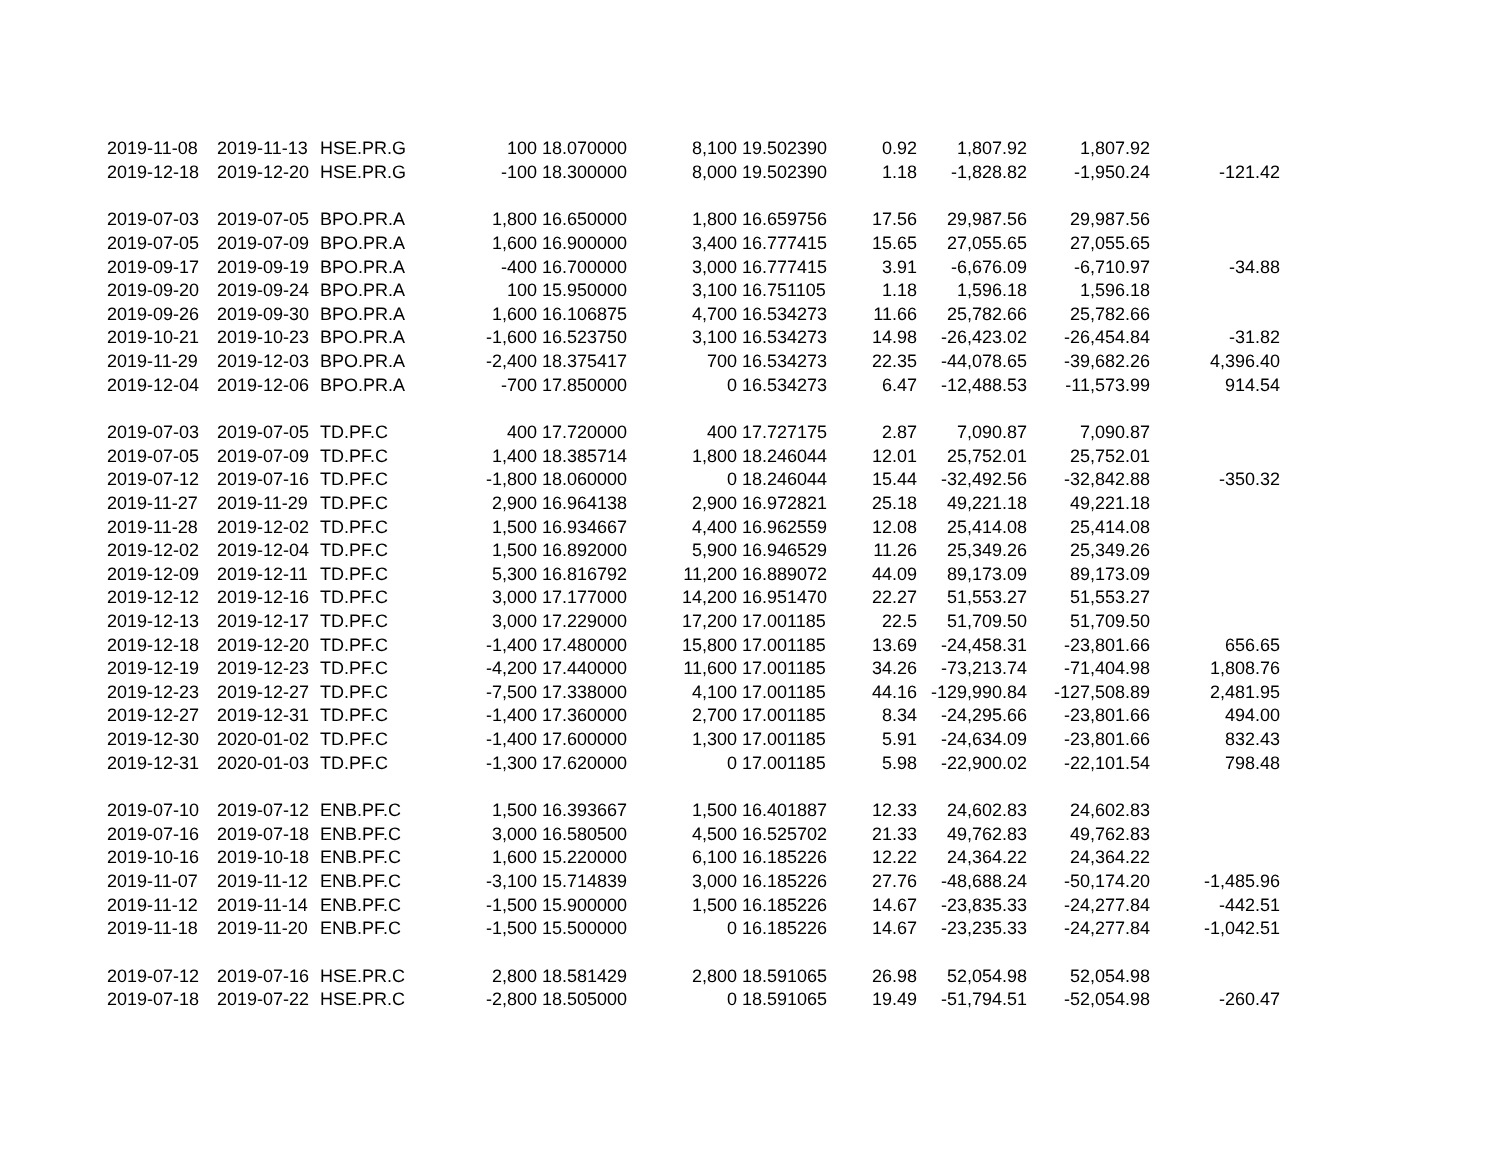| 2019-11-08 | 2019-11-13 | HSE.PR.G | 100 | 18.070000 | 8,100 | 19.502390 | 0.92 | 1,807.92 | 1,807.92 | |
| 2019-12-18 | 2019-12-20 | HSE.PR.G | -100 | 18.300000 | 8,000 | 19.502390 | 1.18 | -1,828.82 | -1,950.24 | -121.42 |
| 2019-07-03 | 2019-07-05 | BPO.PR.A | 1,800 | 16.650000 | 1,800 | 16.659756 | 17.56 | 29,987.56 | 29,987.56 | |
| 2019-07-05 | 2019-07-09 | BPO.PR.A | 1,600 | 16.900000 | 3,400 | 16.777415 | 15.65 | 27,055.65 | 27,055.65 | |
| 2019-09-17 | 2019-09-19 | BPO.PR.A | -400 | 16.700000 | 3,000 | 16.777415 | 3.91 | -6,676.09 | -6,710.97 | -34.88 |
| 2019-09-20 | 2019-09-24 | BPO.PR.A | 100 | 15.950000 | 3,100 | 16.751105 | 1.18 | 1,596.18 | 1,596.18 | |
| 2019-09-26 | 2019-09-30 | BPO.PR.A | 1,600 | 16.106875 | 4,700 | 16.534273 | 11.66 | 25,782.66 | 25,782.66 | |
| 2019-10-21 | 2019-10-23 | BPO.PR.A | -1,600 | 16.523750 | 3,100 | 16.534273 | 14.98 | -26,423.02 | -26,454.84 | -31.82 |
| 2019-11-29 | 2019-12-03 | BPO.PR.A | -2,400 | 18.375417 | 700 | 16.534273 | 22.35 | -44,078.65 | -39,682.26 | 4,396.40 |
| 2019-12-04 | 2019-12-06 | BPO.PR.A | -700 | 17.850000 | 0 | 16.534273 | 6.47 | -12,488.53 | -11,573.99 | 914.54 |
| 2019-07-03 | 2019-07-05 | TD.PF.C | 400 | 17.720000 | 400 | 17.727175 | 2.87 | 7,090.87 | 7,090.87 | |
| 2019-07-05 | 2019-07-09 | TD.PF.C | 1,400 | 18.385714 | 1,800 | 18.246044 | 12.01 | 25,752.01 | 25,752.01 | |
| 2019-07-12 | 2019-07-16 | TD.PF.C | -1,800 | 18.060000 | 0 | 18.246044 | 15.44 | -32,492.56 | -32,842.88 | -350.32 |
| 2019-11-27 | 2019-11-29 | TD.PF.C | 2,900 | 16.964138 | 2,900 | 16.972821 | 25.18 | 49,221.18 | 49,221.18 | |
| 2019-11-28 | 2019-12-02 | TD.PF.C | 1,500 | 16.934667 | 4,400 | 16.962559 | 12.08 | 25,414.08 | 25,414.08 | |
| 2019-12-02 | 2019-12-04 | TD.PF.C | 1,500 | 16.892000 | 5,900 | 16.946529 | 11.26 | 25,349.26 | 25,349.26 | |
| 2019-12-09 | 2019-12-11 | TD.PF.C | 5,300 | 16.816792 | 11,200 | 16.889072 | 44.09 | 89,173.09 | 89,173.09 | |
| 2019-12-12 | 2019-12-16 | TD.PF.C | 3,000 | 17.177000 | 14,200 | 16.951470 | 22.27 | 51,553.27 | 51,553.27 | |
| 2019-12-13 | 2019-12-17 | TD.PF.C | 3,000 | 17.229000 | 17,200 | 17.001185 | 22.5 | 51,709.50 | 51,709.50 | |
| 2019-12-18 | 2019-12-20 | TD.PF.C | -1,400 | 17.480000 | 15,800 | 17.001185 | 13.69 | -24,458.31 | -23,801.66 | 656.65 |
| 2019-12-19 | 2019-12-23 | TD.PF.C | -4,200 | 17.440000 | 11,600 | 17.001185 | 34.26 | -73,213.74 | -71,404.98 | 1,808.76 |
| 2019-12-23 | 2019-12-27 | TD.PF.C | -7,500 | 17.338000 | 4,100 | 17.001185 | 44.16 | -129,990.84 | -127,508.89 | 2,481.95 |
| 2019-12-27 | 2019-12-31 | TD.PF.C | -1,400 | 17.360000 | 2,700 | 17.001185 | 8.34 | -24,295.66 | -23,801.66 | 494.00 |
| 2019-12-30 | 2020-01-02 | TD.PF.C | -1,400 | 17.600000 | 1,300 | 17.001185 | 5.91 | -24,634.09 | -23,801.66 | 832.43 |
| 2019-12-31 | 2020-01-03 | TD.PF.C | -1,300 | 17.620000 | 0 | 17.001185 | 5.98 | -22,900.02 | -22,101.54 | 798.48 |
| 2019-07-10 | 2019-07-12 | ENB.PF.C | 1,500 | 16.393667 | 1,500 | 16.401887 | 12.33 | 24,602.83 | 24,602.83 | |
| 2019-07-16 | 2019-07-18 | ENB.PF.C | 3,000 | 16.580500 | 4,500 | 16.525702 | 21.33 | 49,762.83 | 49,762.83 | |
| 2019-10-16 | 2019-10-18 | ENB.PF.C | 1,600 | 15.220000 | 6,100 | 16.185226 | 12.22 | 24,364.22 | 24,364.22 | |
| 2019-11-07 | 2019-11-12 | ENB.PF.C | -3,100 | 15.714839 | 3,000 | 16.185226 | 27.76 | -48,688.24 | -50,174.20 | -1,485.96 |
| 2019-11-12 | 2019-11-14 | ENB.PF.C | -1,500 | 15.900000 | 1,500 | 16.185226 | 14.67 | -23,835.33 | -24,277.84 | -442.51 |
| 2019-11-18 | 2019-11-20 | ENB.PF.C | -1,500 | 15.500000 | 0 | 16.185226 | 14.67 | -23,235.33 | -24,277.84 | -1,042.51 |
| 2019-07-12 | 2019-07-16 | HSE.PR.C | 2,800 | 18.581429 | 2,800 | 18.591065 | 26.98 | 52,054.98 | 52,054.98 | |
| 2019-07-18 | 2019-07-22 | HSE.PR.C | -2,800 | 18.505000 | 0 | 18.591065 | 19.49 | -51,794.51 | -52,054.98 | -260.47 |